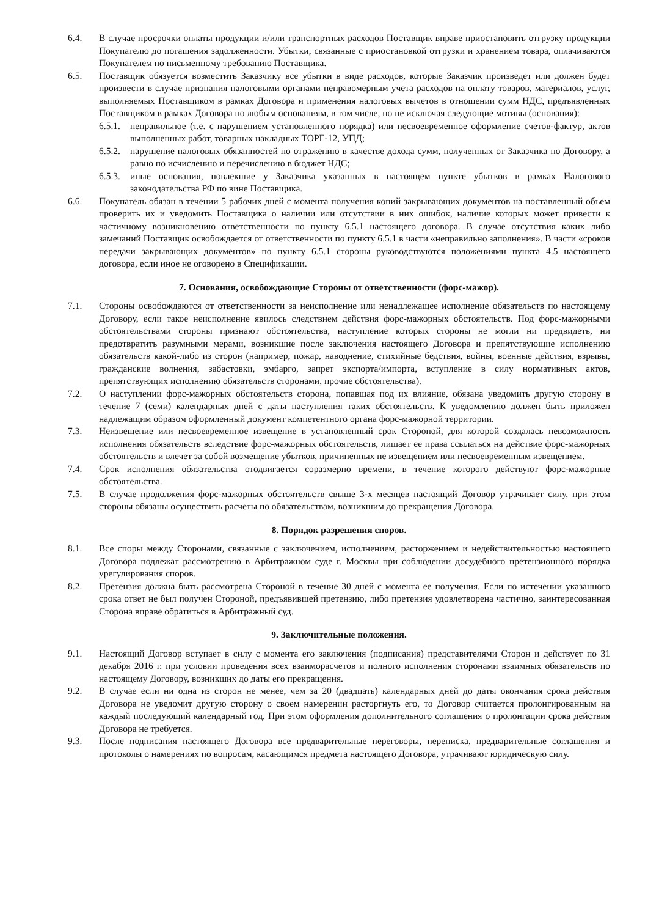6.4. В случае просрочки оплаты продукции и/или транспортных расходов Поставщик вправе приостановить отгрузку продукции Покупателю до погашения задолженности. Убытки, связанные с приостановкой отгрузки и хранением товара, оплачиваются Покупателем по письменному требованию Поставщика.
6.5. Поставщик обязуется возместить Заказчику все убытки в виде расходов, которые Заказчик произведет или должен будет произвести в случае признания налоговыми органами неправомерным учета расходов на оплату товаров, материалов, услуг, выполняемых Поставщиком в рамках Договора и применения налоговых вычетов в отношении сумм НДС, предъявленных Поставщиком в рамках Договора по любым основаниям, в том числе, но не исключая следующие мотивы (основания):
6.5.1.
неправильное (т.е. с нарушением установленного порядка) или несвоевременное оформление счетов-фактур, актов выполненных работ, товарных накладных ТОРГ-12, УПД;
6.5.2.
нарушение налоговых обязанностей по отражению в качестве дохода сумм, полученных от Заказчика по Договору, а равно по исчислению и перечислению в бюджет НДС;
6.5.3.
иные основания, повлекшие у Заказчика указанных в настоящем пункте убытков в рамках Налогового законодательства РФ по вине Поставщика.
6.6. Покупатель обязан в течении 5 рабочих дней с момента получения копий закрывающих документов на поставленный объем проверить их и уведомить Поставщика о наличии или отсутствии в них ошибок, наличие которых может привести к частичному возникновению ответственности по пункту 6.5.1 настоящего договора. В случае отсутствия каких либо замечаний Поставщик освобождается от ответственности по пункту 6.5.1 в части «неправильно заполнения». В части «сроков передачи закрывающих документов» по пункту 6.5.1 стороны руководствуются положениями пункта 4.5 настоящего договора, если иное не оговорено в Спецификации.
7. Основания, освобождающие Стороны от ответственности (форс-мажор).
7.1. Стороны освобождаются от ответственности за неисполнение или ненадлежащее исполнение обязательств по настоящему Договору, если такое неисполнение явилось следствием действия форс-мажорных обстоятельств. Под форс-мажорными обстоятельствами стороны признают обстоятельства, наступление которых стороны не могли ни предвидеть, ни предотвратить разумными мерами, возникшие после заключения настоящего Договора и препятствующие исполнению обязательств какой-либо из сторон (например, пожар, наводнение, стихийные бедствия, войны, военные действия, взрывы, гражданские волнения, забастовки, эмбарго, запрет экспорта/импорта, вступление в силу нормативных актов, препятствующих исполнению обязательств сторонами, прочие обстоятельства).
7.2. О наступлении форс-мажорных обстоятельств сторона, попавшая под их влияние, обязана уведомить другую сторону в течение 7 (семи) календарных дней с даты наступления таких обстоятельств. К уведомлению должен быть приложен надлежащим образом оформленный документ компетентного органа форс-мажорной территории.
7.3. Неизвещение или несвоевременное извещение в установленный срок Стороной, для которой создалась невозможность исполнения обязательств вследствие форс-мажорных обстоятельств, лишает ее права ссылаться на действие форс-мажорных обстоятельств и влечет за собой возмещение убытков, причиненных не извещением или несвоевременным извещением.
7.4. Срок исполнения обязательства отодвигается соразмерно времени, в течение которого действуют форс-мажорные обстоятельства.
7.5. В случае продолжения форс-мажорных обстоятельств свыше 3-х месяцев настоящий Договор утрачивает силу, при этом стороны обязаны осуществить расчеты по обязательствам, возникшим до прекращения Договора.
8. Порядок разрешения споров.
8.1. Все споры между Сторонами, связанные с заключением, исполнением, расторжением и недействительностью настоящего Договора подлежат рассмотрению в Арбитражном суде г. Москвы при соблюдении досудебного претензионного порядка урегулирования споров.
8.2. Претензия должна быть рассмотрена Стороной в течение 30 дней с момента ее получения. Если по истечении указанного срока ответ не был получен Стороной, предъявившей претензию, либо претензия удовлетворена частично, заинтересованная Сторона вправе обратиться в Арбитражный суд.
9. Заключительные положения.
9.1. Настоящий Договор вступает в силу с момента его заключения (подписания) представителями Сторон и действует по 31 декабря 2016 г. при условии проведения всех взаиморасчетов и полного исполнения сторонами взаимных обязательств по настоящему Договору, возникших до даты его прекращения.
9.2. В случае если ни одна из сторон не менее, чем за 20 (двадцать) календарных дней до даты окончания срока действия Договора не уведомит другую сторону о своем намерении расторгнуть его, то Договор считается пролонгированным на каждый последующий календарный год. При этом оформления дополнительного соглашения о пролонгации срока действия Договора не требуется.
9.3. После подписания настоящего Договора все предварительные переговоры, переписка, предварительные соглашения и протоколы о намерениях по вопросам, касающимся предмета настоящего Договора, утрачивают юридическую силу.